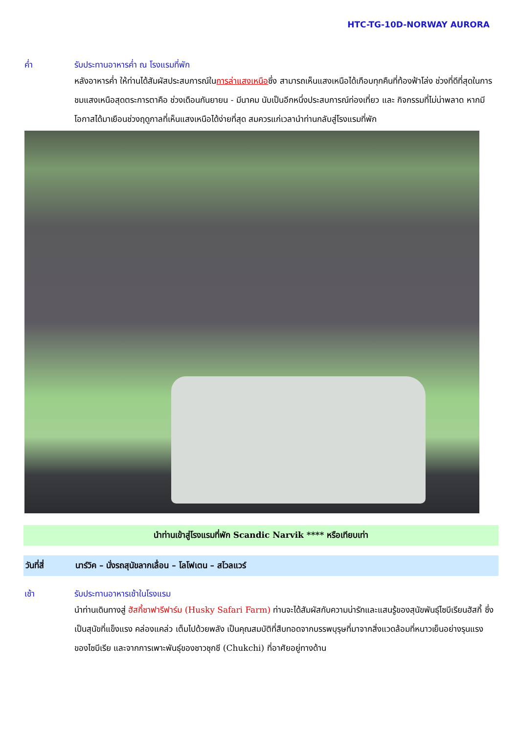HTC-TG-10D-NORWAY AURORA
ค่ำ รับประทานอาหารค่ำ ณ โรงแรมที่พัก
หลังอาหารค่ำ ให้ท่านได้สัมผัสประสบการณ์ในการล่าแสงเหนือซึ่ง สามารถเห็นแสงเหนือได้เกือบทุกคืนที่ท้องฟ้าโล่ง ช่วงที่ดีที่สุดในการชมแสงเหนือสุดตระการตาคือ ช่วงเดือนกันยายน - มีนาคม นับเป็นอีกหนึ่งประสบการณ์ท่องเที่ยว และ กิจกรรมที่ไม่น่าพลาด หากมีโอกาสได้มาเยือนช่วงฤดูกาลที่เห็นแสงเหนือได้ง่ายที่สุด สมควรแก่เวลานำท่านกลับสู่โรงแรมที่พัก
นำท่านเข้าสู่โรงแรมที่พัก Scandic Narvik **** หรือเทียบเท่า
วันที่สี่ นาร์วิค – นั่งรถสุนัขลากเลื่อน – โลโฟเตน – สโวลแวร์
เช้า รับประทานอาหารเช้าในโรงแรม
นำท่านเดินทางสู่ ฮัสกี้ซาฟารีฟาร์ม (Husky Safari Farm) ท่านจะได้สัมผัสกับความน่ารักและแสนรู้ของสุนัขพันธุ์ไซบีเรียนฮัสกี้ ซึ่งเป็นสุนัขที่แข็งแรง คล่องแคล่ว เต็มไปด้วยพลัง เป็นคุณสมบัติที่สืบทอดจากบรรพบุรุษที่มาจากสิ่งแวดล้อมที่หนาวเย็นอย่างรุนแรงของไซบีเรีย และจากการเพาะพันธุ์ของชาวชุกชี (Chukchi) ที่อาศัยอยู่ทางด้าน